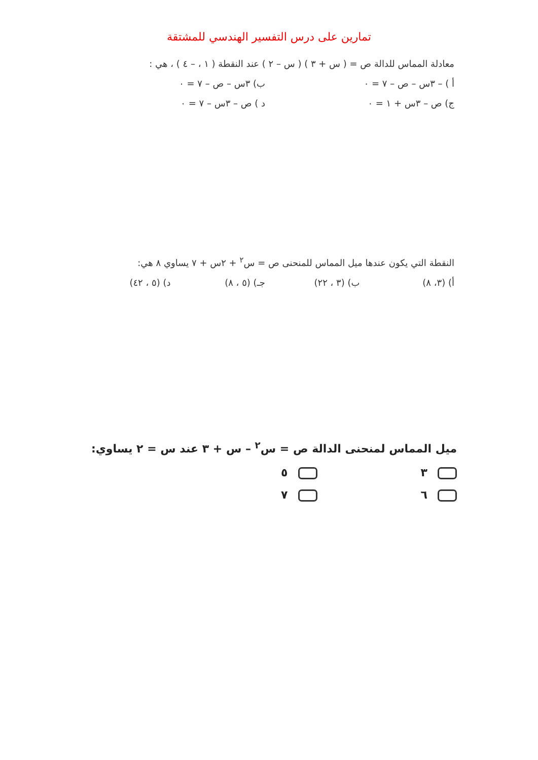تمارين على درس التفسير الهندسي للمشتقة
معادلة المماس للدالة ص = ( س + ٣ ) ( س – ٢ ) عند النقطة ( ١ ، – ٤ ) ، هي :
أ ) – ٣س – ص – ٧ = ٠ ب) ٣س – ص – ٧ = ٠
ج) ص – ٣س + ١ = ٠ د ) ص – ٣س – ٧ = ٠
النقطة التي يكون عندها ميل المماس للمنحنى ص = س<sup>٢</sup> + ٢س + ٧ يساوي ٨ هي:
أ) (٣، ٨) ب) (٣ ، ٢٢) جـ) (٥ ، ٨) د) (٥ ، ٤٢)
ميل المماس لمنحنى الدالة ص = س<sup>٢</sup> – س + ٣ عند س = ٢ يساوي:
٣ ٥
٦ ٧